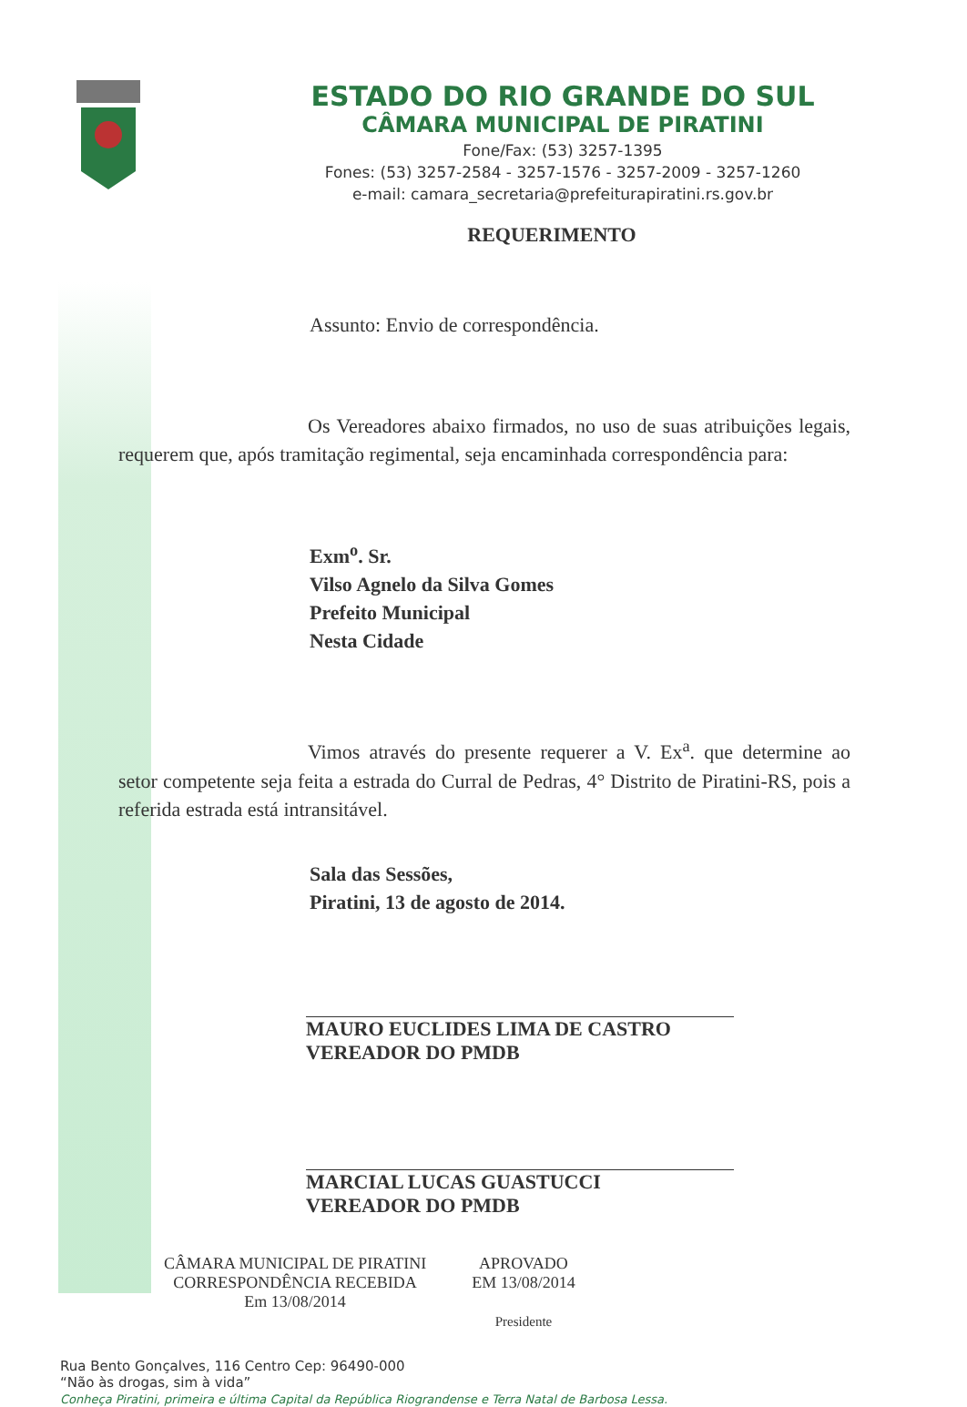ESTADO DO RIO GRANDE DO SUL
CÂMARA MUNICIPAL DE PIRATINI
Fone/Fax: (53) 3257-1395
Fones: (53) 3257-2584 - 3257-1576 - 3257-2009 - 3257-1260
e-mail: camara_secretaria@prefeiturapiratini.rs.gov.br
REQUERIMENTO
Assunto: Envio de correspondência.
Os Vereadores abaixo firmados, no uso de suas atribuições legais, requerem que, após tramitação regimental, seja encaminhada correspondência para:
Exm<sup>o</sup>. Sr.
Vilso Agnelo da Silva Gomes
Prefeito Municipal
Nesta Cidade
Vimos através do presente requerer a V. Ex<sup>a</sup>. que determine ao setor competente seja feita a estrada do Curral de Pedras, 4° Distrito de Piratini-RS, pois a referida estrada está intransitável.
Sala das Sessões,
Piratini, 13 de agosto de 2014.
MAURO EUCLIDES LIMA DE CASTRO
VEREADOR DO PMDB
MARCIAL LUCAS GUASTUCCI
VEREADOR DO PMDB
CÂMARA MUNICIPAL DE PIRATINI
CORRESPONDÊNCIA RECEBIDA
Em 13/08/2014
APROVADO
EM 13/08/2014
Presidente
Rua Bento Gonçalves, 116 Centro Cep: 96490-000
“Não às drogas, sim à vida”
Conheça Piratini, primeira e última Capital da República Riograndense e Terra Natal de Barbosa Lessa.